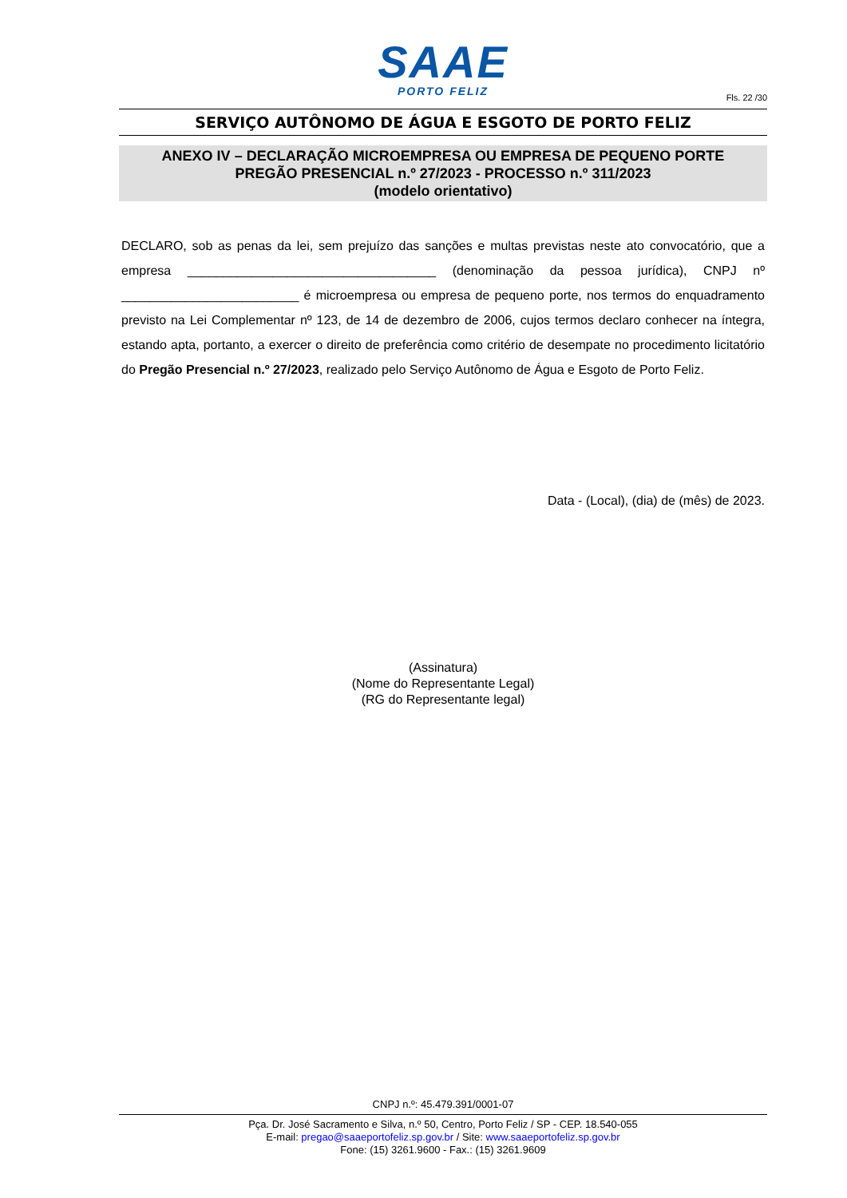SAAE
PORTO FELIZ
Fls. 22 /30
SERVIÇO AUTÔNOMO DE ÁGUA E ESGOTO DE PORTO FELIZ
ANEXO IV – DECLARAÇÃO MICROEMPRESA OU EMPRESA DE PEQUENO PORTE
PREGÃO PRESENCIAL n.º 27/2023 - PROCESSO n.º 311/2023
(modelo orientativo)
DECLARO, sob as penas da lei, sem prejuízo das sanções e multas previstas neste ato convocatório, que a empresa ___________________________________ (denominação da pessoa jurídica), CNPJ nº _________________________ é microempresa ou empresa de pequeno porte, nos termos do enquadramento previsto na Lei Complementar nº 123, de 14 de dezembro de 2006, cujos termos declaro conhecer na íntegra, estando apta, portanto, a exercer o direito de preferência como critério de desempate no procedimento licitatório do Pregão Presencial n.º 27/2023, realizado pelo Serviço Autônomo de Água e Esgoto de Porto Feliz.
Data - (Local), (dia) de (mês) de 2023.
(Assinatura)
(Nome do Representante Legal)
(RG do Representante legal)
CNPJ n.º: 45.479.391/0001-07
Pça. Dr. José Sacramento e Silva, n.º 50, Centro, Porto Feliz / SP - CEP. 18.540-055
E-mail: pregao@saaeportofeliz.sp.gov.br / Site: www.saaeportofeliz.sp.gov.br
Fone: (15) 3261.9600 - Fax.: (15) 3261.9609